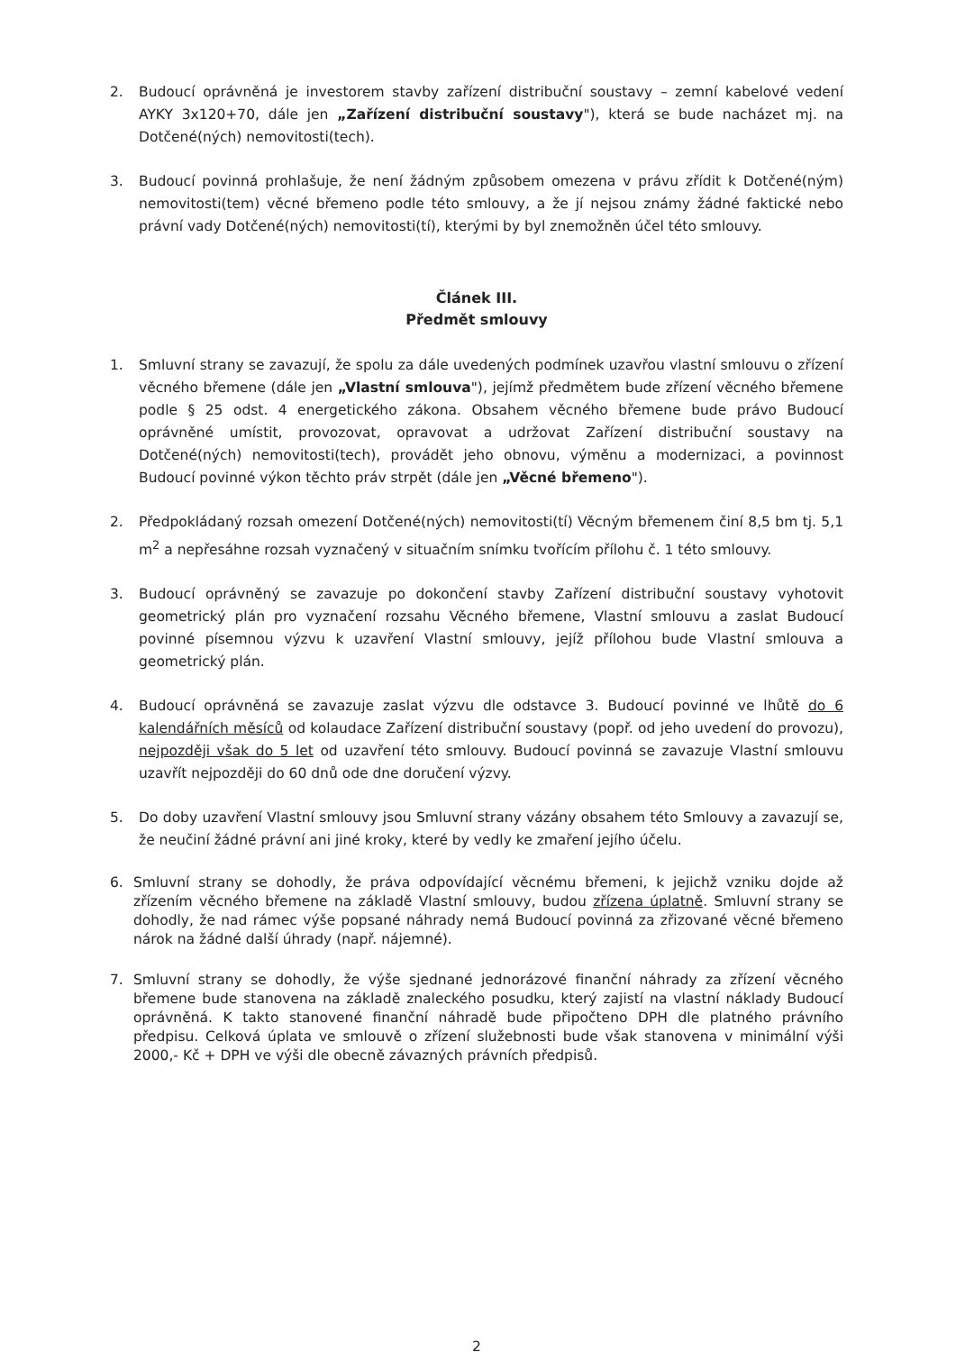2. Budoucí oprávněná je investorem stavby zařízení distribuční soustavy – zemní kabelové vedení AYKY 3x120+70, dále jen „Zařízení distribuční soustavy"), která se bude nacházet mj. na Dotčené(ných) nemovitosti(tech).
3. Budoucí povinná prohlašuje, že není žádným způsobem omezena v právu zřídit k Dotčené(ným) nemovitosti(tem) věcné břemeno podle této smlouvy, a že jí nejsou známy žádné faktické nebo právní vady Dotčené(ných) nemovitosti(tí), kterými by byl znemožněn účel této smlouvy.
Článek III.
Předmět smlouvy
1. Smluvní strany se zavazují, že spolu za dále uvedených podmínek uzavřou vlastní smlouvu o zřízení věcného břemene (dále jen „Vlastní smlouva"), jejímž předmětem bude zřízení věcného břemene podle § 25 odst. 4 energetického zákona. Obsahem věcného břemene bude právo Budoucí oprávněné umístit, provozovat, opravovat a udržovat Zařízení distribuční soustavy na Dotčené(ných) nemovitosti(tech), provádět jeho obnovu, výměnu a modernizaci, a povinnost Budoucí povinné výkon těchto práv strpět (dále jen „Věcné břemeno").
2. Předpokládaný rozsah omezení Dotčené(ných) nemovitosti(tí) Věcným břemenem činí 8,5 bm tj. 5,1 m<sup>2</sup> a nepřesáhne rozsah vyznačený v situačním snímku tvořícím přílohu č. 1 této smlouvy.
3. Budoucí oprávněný se zavazuje po dokončení stavby Zařízení distribuční soustavy vyhotovit geometrický plán pro vyznačení rozsahu Věcného břemene, Vlastní smlouvu a zaslat Budoucí povinné písemnou výzvu k uzavření Vlastní smlouvy, jejíž přílohou bude Vlastní smlouva a geometrický plán.
4. Budoucí oprávněná se zavazuje zaslat výzvu dle odstavce 3. Budoucí povinné ve lhůtě do 6 kalendářních měsíců od kolaudace Zařízení distribuční soustavy (popř. od jeho uvedení do provozu), nejpozději však do 5 let od uzavření této smlouvy. Budoucí povinná se zavazuje Vlastní smlouvu uzavřít nejpozději do 60 dnů ode dne doručení výzvy.
5. Do doby uzavření Vlastní smlouvy jsou Smluvní strany vázány obsahem této Smlouvy a zavazují se, že neučiní žádné právní ani jiné kroky, které by vedly ke zmaření jejího účelu.
6. Smluvní strany se dohodly, že práva odpovídající věcnému břemeni, k jejichž vzniku dojde až zřízením věcného břemene na základě Vlastní smlouvy, budou zřízena úplatně. Smluvní strany se dohodly, že nad rámec výše popsané náhrady nemá Budoucí povinná za zřizované věcné břemeno nárok na žádné další úhrady (např. nájemné).
7. Smluvní strany se dohodly, že výše sjednané jednorázové finanční náhrady za zřízení věcného břemene bude stanovena na základě znaleckého posudku, který zajistí na vlastní náklady Budoucí oprávněná. K takto stanovené finanční náhradě bude připočteno DPH dle platného právního předpisu. Celková úplata ve smlouvě o zřízení služebnosti bude však stanovena v minimální výši 2000,- Kč + DPH ve výši dle obecně závazných právních předpisů.
2